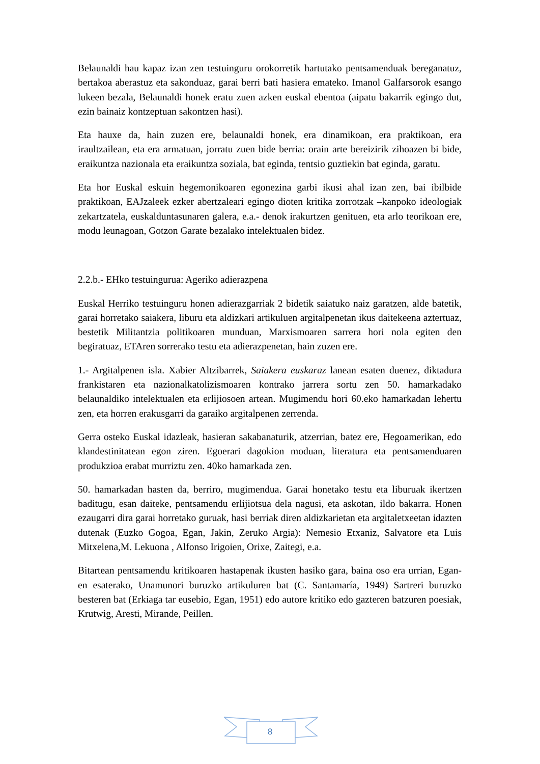Belaunaldi hau kapaz izan zen testuinguru orokorretik hartutako pentsamenduak bereganatuz, bertakoa aberastuz eta sakonduaz, garai berri bati hasiera emateko. Imanol Galfarsorok esango lukeen bezala, Belaunaldi honek eratu zuen azken euskal ebentoa (aipatu bakarrik egingo dut, ezin bainaiz kontzeptuan sakontzen hasi).
Eta hauxe da, hain zuzen ere, belaunaldi honek, era dinamikoan, era praktikoan, era iraultzailean, eta era armatuan, jorratu zuen bide berria: orain arte bereizirik zihoazen bi bide, eraikuntza nazionala eta eraikuntza soziala, bat eginda, tentsio guztiekin bat eginda, garatu.
Eta hor Euskal eskuin hegemonikoaren egonezina garbi ikusi ahal izan zen, bai ibilbide praktikoan, EAJzaleek ezker abertzaleari egingo dioten kritika zorrotzak –kanpoko ideologiak zekartzatela, euskalduntasunaren galera, e.a.- denok irakurtzen genituen, eta arlo teorikoan ere, modu leunagoan, Gotzon Garate bezalako intelektualen bidez.
2.2.b.- EHko testuingurua: Ageriko adierazpena
Euskal Herriko testuinguru honen adierazgarriak 2 bidetik saiatuko naiz garatzen, alde batetik, garai horretako saiakera, liburu eta aldizkari artikuluen argitalpenetan ikus daitekeena aztertuaz, bestetik Militantzia politikoaren munduan, Marxismoaren sarrera hori nola egiten den begiratuaz, ETAren sorrerako testu eta adierazpenetan, hain zuzen ere.
1.- Argitalpenen isla. Xabier Altzibarrek, Saiakera euskaraz lanean esaten duenez, diktadura frankistaren eta nazionalkatolizismoaren kontrako jarrera sortu zen 50. hamarkadako belaunaldiko intelektualen eta erlijiosoen artean. Mugimendu hori 60.eko hamarkadan lehertu zen, eta horren erakusgarri da garaiko argitalpenen zerrenda.
Gerra osteko Euskal idazleak, hasieran sakabanaturik, atzerrian, batez ere, Hegoamerikan, edo klandestinitatean egon ziren. Egoerari dagokion moduan, literatura eta pentsamenduaren produkzioa erabat murriztu zen. 40ko hamarkada zen.
50. hamarkadan hasten da, berriro, mugimendua. Garai honetako testu eta liburuak ikertzen baditugu, esan daiteke, pentsamendu erlijiotsua dela nagusi, eta askotan, ildo bakarra. Honen ezaugarri dira garai horretako guruak, hasi berriak diren aldizkarietan eta argitaletxeetan idazten dutenak (Euzko Gogoa, Egan, Jakin, Zeruko Argia): Nemesio Etxaniz, Salvatore eta Luis Mitxelena,M. Lekuona , Alfonso Irigoien, Orixe, Zaitegi, e.a.
Bitartean pentsamendu kritikoaren hastapenak ikusten hasiko gara, baina oso era urrian, Egan-en esaterako, Unamunori buruzko artikuluren bat (C. Santamaría, 1949) Sartreri buruzko besteren bat (Erkiaga tar eusebio, Egan, 1951) edo autore kritiko edo gazteren batzuren poesiak, Krutwig, Aresti, Mirande, Peillen.
8